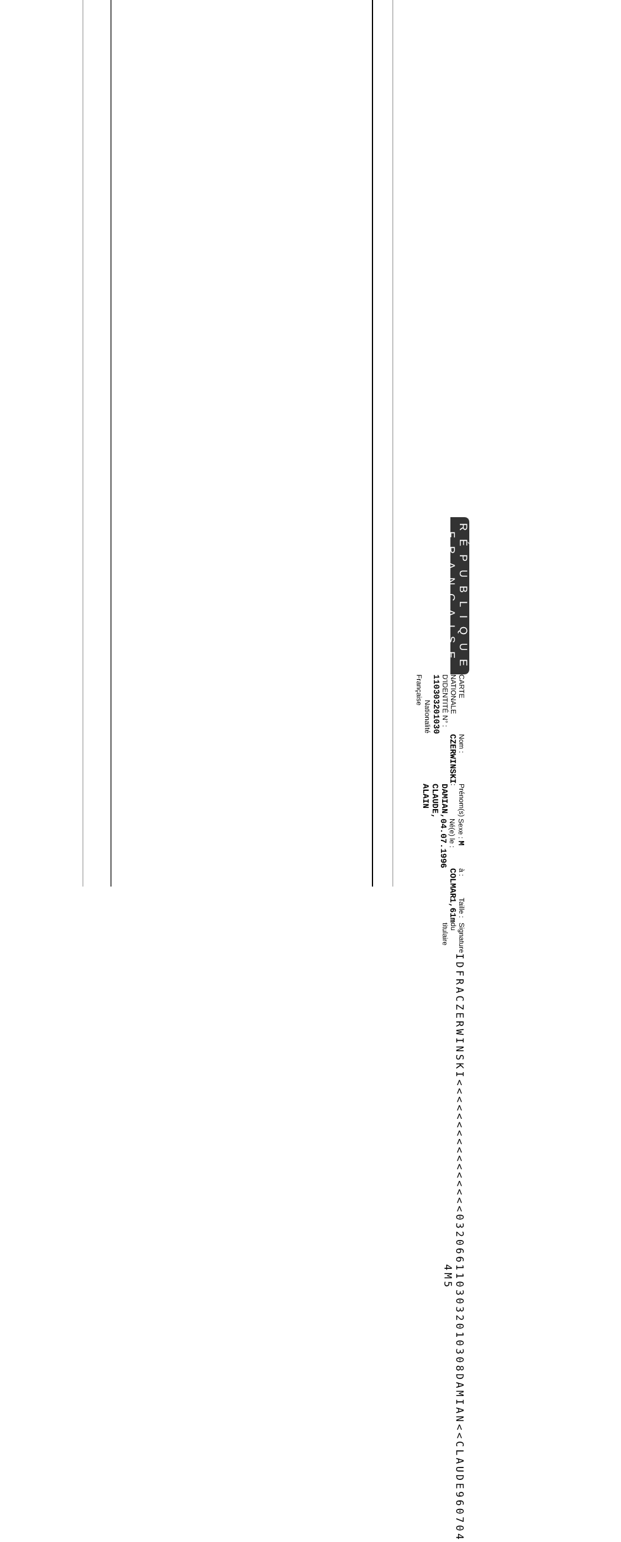RÉPUBLIQUE FRANÇAISE
CARTE NATIONALE D'IDENTITÉ N° : 110303201030 Nationalité Française
Nom : CZERWINSKI
Prénom(s) : DAMIAN, CLAUDE, ALAIN
Sexe : M Né(e) le : 04.07.1996
à : COLMAR
Taille : 1,61m
Signature du titulaire
IDFRACZERWINSKI<<<<<<<<<<<<<<<<032066
1103032010308DAMIAN<<CLAUDE960704 4M5